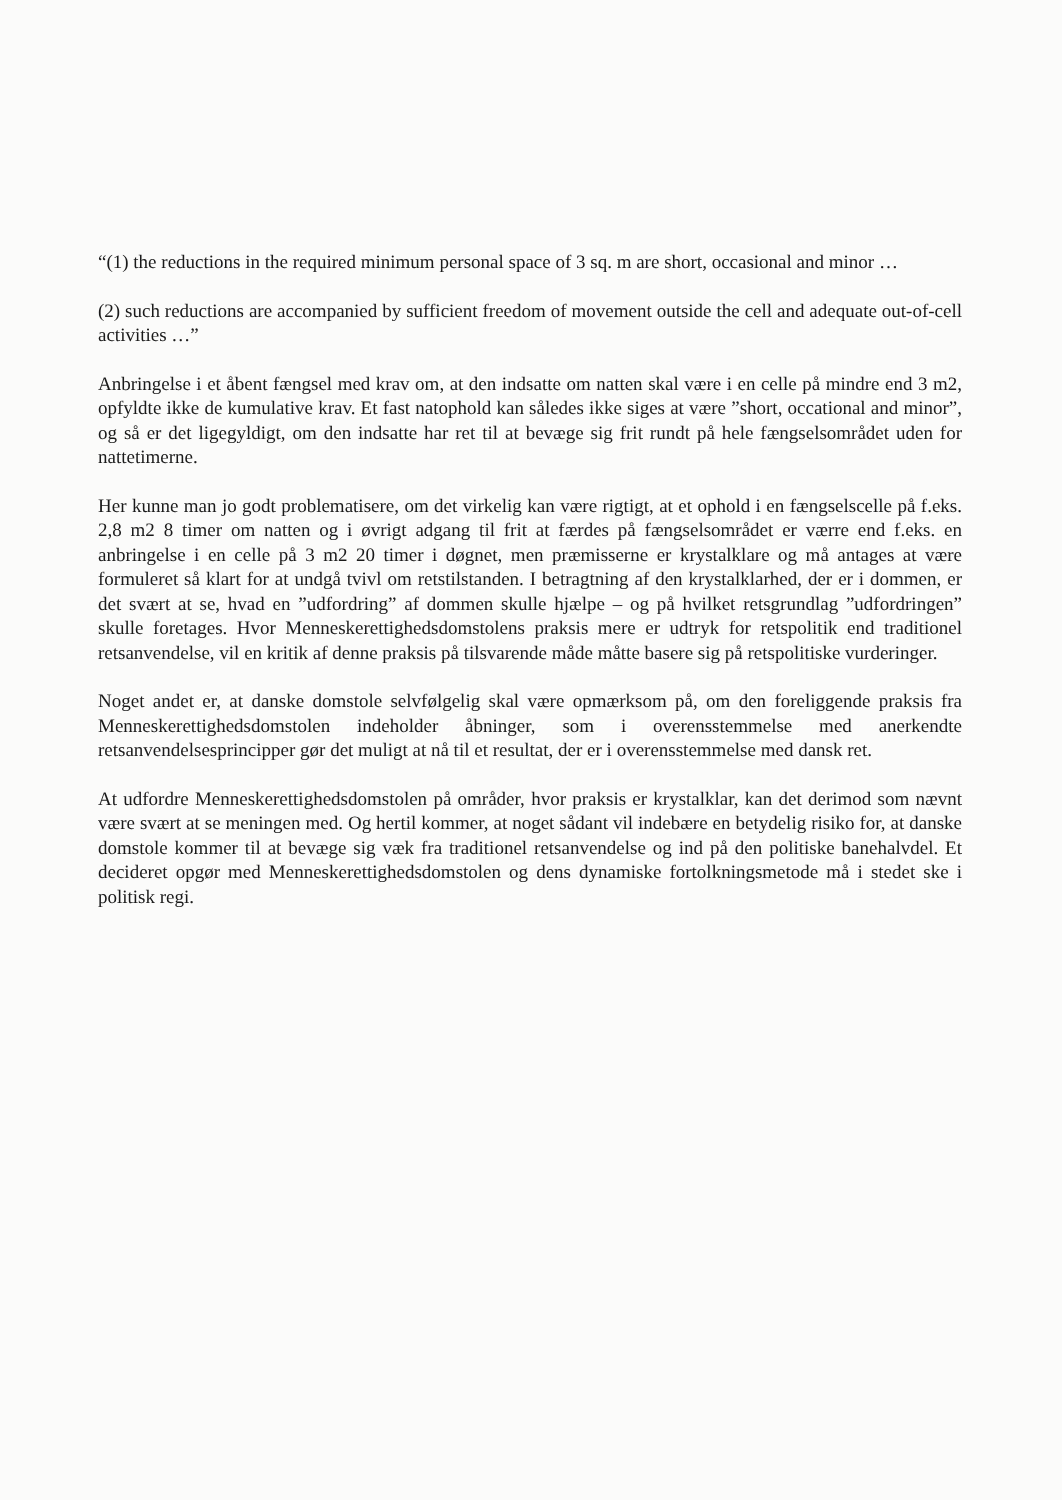“(1) the reductions in the required minimum personal space of 3 sq. m are short, occasional and minor …
(2) such reductions are accompanied by sufficient freedom of movement outside the cell and adequate out-of-cell activities …”
Anbringelse i et åbent fængsel med krav om, at den indsatte om natten skal være i en celle på mindre end 3 m2, opfyldte ikke de kumulative krav. Et fast natophold kan således ikke siges at være ”short, occational and minor”, og så er det ligegyldigt, om den indsatte har ret til at bevæge sig frit rundt på hele fængselsområdet uden for nattetimerne.
Her kunne man jo godt problematisere, om det virkelig kan være rigtigt, at et ophold i en fængselscelle på f.eks. 2,8 m2 8 timer om natten og i øvrigt adgang til frit at færdes på fængselsområdet er værre end f.eks. en anbringelse i en celle på 3 m2 20 timer i døgnet, men præmisserne er krystalklare og må antages at være formuleret så klart for at undgå tvivl om retstilstanden. I betragtning af den krystalklarhed, der er i dommen, er det svært at se, hvad en ”udfordring” af dommen skulle hjælpe – og på hvilket retsgrundlag ”udfordringen” skulle foretages. Hvor Menneskerettighedsdomstolens praksis mere er udtryk for retspolitik end traditionel retsanvendelse, vil en kritik af denne praksis på tilsvarende måde måtte basere sig på retspolitiske vurderinger.
Noget andet er, at danske domstole selvfølgelig skal være opmærksom på, om den foreliggende praksis fra Menneskerettighedsdomstolen indeholder åbninger, som i overensstemmelse med anerkendte retsanvendelsesprincipper gør det muligt at nå til et resultat, der er i overensstemmelse med dansk ret.
At udfordre Menneskerettighedsdomstolen på områder, hvor praksis er krystalklar, kan det derimod som nævnt være svært at se meningen med. Og hertil kommer, at noget sådant vil indebære en betydelig risiko for, at danske domstole kommer til at bevæge sig væk fra traditionel retsanvendelse og ind på den politiske banehalvdel. Et decideret opgør med Menneskerettighedsdomstolen og dens dynamiske fortolkningsmetode må i stedet ske i politisk regi.